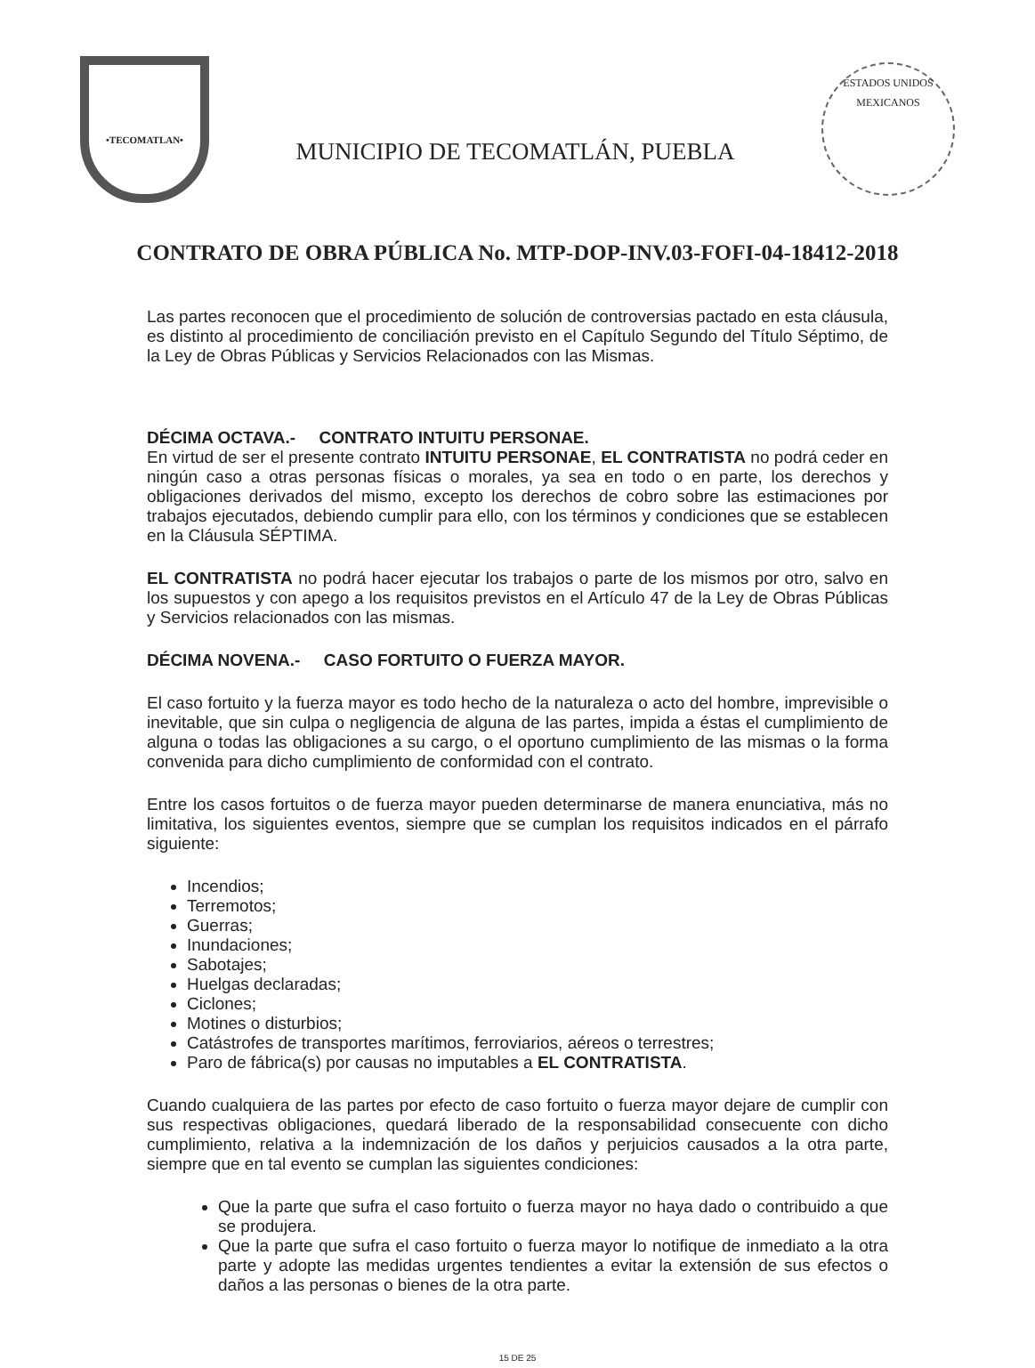•TECOMATLAN•
MUNICIPIO DE TECOMATLÁN, PUEBLA
ESTADOS UNIDOS MEXICANOS
CONTRATO DE OBRA PÚBLICA No. MTP-DOP-INV.03-FOFI-04-18412-2018
Las partes reconocen que el procedimiento de solución de controversias pactado en esta cláusula, es distinto al procedimiento de conciliación previsto en el Capítulo Segundo del Título Séptimo, de la Ley de Obras Públicas y Servicios Relacionados con las Mismas.
DÉCIMA OCTAVA.- CONTRATO INTUITU PERSONAE.
En virtud de ser el presente contrato INTUITU PERSONAE, EL CONTRATISTA no podrá ceder en ningún caso a otras personas físicas o morales, ya sea en todo o en parte, los derechos y obligaciones derivados del mismo, excepto los derechos de cobro sobre las estimaciones por trabajos ejecutados, debiendo cumplir para ello, con los términos y condiciones que se establecen en la Cláusula SÉPTIMA.
EL CONTRATISTA no podrá hacer ejecutar los trabajos o parte de los mismos por otro, salvo en los supuestos y con apego a los requisitos previstos en el Artículo 47 de la Ley de Obras Públicas y Servicios relacionados con las mismas.
DÉCIMA NOVENA.- CASO FORTUITO O FUERZA MAYOR.
El caso fortuito y la fuerza mayor es todo hecho de la naturaleza o acto del hombre, imprevisible o inevitable, que sin culpa o negligencia de alguna de las partes, impida a éstas el cumplimiento de alguna o todas las obligaciones a su cargo, o el oportuno cumplimiento de las mismas o la forma convenida para dicho cumplimiento de conformidad con el contrato.
Entre los casos fortuitos o de fuerza mayor pueden determinarse de manera enunciativa, más no limitativa, los siguientes eventos, siempre que se cumplan los requisitos indicados en el párrafo siguiente:
Incendios;
Terremotos;
Guerras;
Inundaciones;
Sabotajes;
Huelgas declaradas;
Ciclones;
Motines o disturbios;
Catástrofes de transportes marítimos, ferroviarios, aéreos o terrestres;
Paro de fábrica(s) por causas no imputables a EL CONTRATISTA.
Cuando cualquiera de las partes por efecto de caso fortuito o fuerza mayor dejare de cumplir con sus respectivas obligaciones, quedará liberado de la responsabilidad consecuente con dicho cumplimiento, relativa a la indemnización de los daños y perjuicios causados a la otra parte, siempre que en tal evento se cumplan las siguientes condiciones:
Que la parte que sufra el caso fortuito o fuerza mayor no haya dado o contribuido a que se produjera.
Que la parte que sufra el caso fortuito o fuerza mayor lo notifique de inmediato a la otra parte y adopte las medidas urgentes tendientes a evitar la extensión de sus efectos o daños a las personas o bienes de la otra parte.
15 DE 25